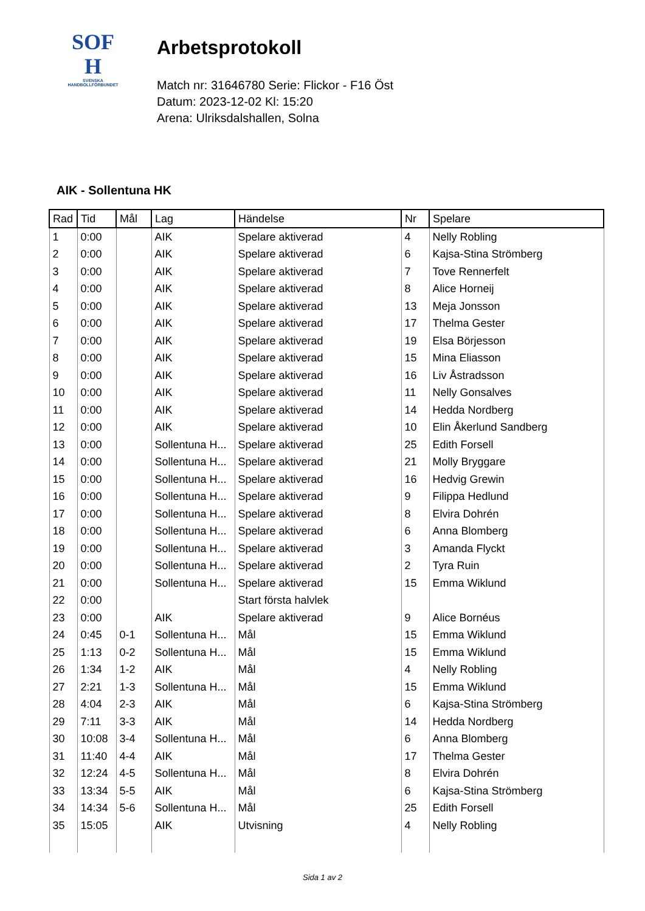SOF
H
SVENSKA
HANDBOLLFÖRBUNDET
Arbetsprotokoll
Match nr: 31646780 Serie: Flickor - F16 Öst
Datum: 2023-12-02 Kl: 15:20
Arena: Ulriksdalshallen, Solna
AIK - Sollentuna HK
| Rad | Tid | Mål | Lag | Händelse | Nr | Spelare |
| --- | --- | --- | --- | --- | --- | --- |
| 1 | 0:00 | | AIK | Spelare aktiverad | 4 | Nelly Robling |
| 2 | 0:00 | | AIK | Spelare aktiverad | 6 | Kajsa-Stina Strömberg |
| 3 | 0:00 | | AIK | Spelare aktiverad | 7 | Tove Rennerfelt |
| 4 | 0:00 | | AIK | Spelare aktiverad | 8 | Alice Horneij |
| 5 | 0:00 | | AIK | Spelare aktiverad | 13 | Meja Jonsson |
| 6 | 0:00 | | AIK | Spelare aktiverad | 17 | Thelma Gester |
| 7 | 0:00 | | AIK | Spelare aktiverad | 19 | Elsa Börjesson |
| 8 | 0:00 | | AIK | Spelare aktiverad | 15 | Mina Eliasson |
| 9 | 0:00 | | AIK | Spelare aktiverad | 16 | Liv Åstradsson |
| 10 | 0:00 | | AIK | Spelare aktiverad | 11 | Nelly Gonsalves |
| 11 | 0:00 | | AIK | Spelare aktiverad | 14 | Hedda Nordberg |
| 12 | 0:00 | | AIK | Spelare aktiverad | 10 | Elin Åkerlund Sandberg |
| 13 | 0:00 | | Sollentuna H... | Spelare aktiverad | 25 | Edith Forsell |
| 14 | 0:00 | | Sollentuna H... | Spelare aktiverad | 21 | Molly Bryggare |
| 15 | 0:00 | | Sollentuna H... | Spelare aktiverad | 16 | Hedvig Grewin |
| 16 | 0:00 | | Sollentuna H... | Spelare aktiverad | 9 | Filippa Hedlund |
| 17 | 0:00 | | Sollentuna H... | Spelare aktiverad | 8 | Elvira Dohrén |
| 18 | 0:00 | | Sollentuna H... | Spelare aktiverad | 6 | Anna Blomberg |
| 19 | 0:00 | | Sollentuna H... | Spelare aktiverad | 3 | Amanda Flyckt |
| 20 | 0:00 | | Sollentuna H... | Spelare aktiverad | 2 | Tyra Ruin |
| 21 | 0:00 | | Sollentuna H... | Spelare aktiverad | 15 | Emma Wiklund |
| 22 | 0:00 | | | Start första halvlek | | |
| 23 | 0:00 | | AIK | Spelare aktiverad | 9 | Alice Bornéus |
| 24 | 0:45 | 0-1 | Sollentuna H... | Mål | 15 | Emma Wiklund |
| 25 | 1:13 | 0-2 | Sollentuna H... | Mål | 15 | Emma Wiklund |
| 26 | 1:34 | 1-2 | AIK | Mål | 4 | Nelly Robling |
| 27 | 2:21 | 1-3 | Sollentuna H... | Mål | 15 | Emma Wiklund |
| 28 | 4:04 | 2-3 | AIK | Mål | 6 | Kajsa-Stina Strömberg |
| 29 | 7:11 | 3-3 | AIK | Mål | 14 | Hedda Nordberg |
| 30 | 10:08 | 3-4 | Sollentuna H... | Mål | 6 | Anna Blomberg |
| 31 | 11:40 | 4-4 | AIK | Mål | 17 | Thelma Gester |
| 32 | 12:24 | 4-5 | Sollentuna H... | Mål | 8 | Elvira Dohrén |
| 33 | 13:34 | 5-5 | AIK | Mål | 6 | Kajsa-Stina Strömberg |
| 34 | 14:34 | 5-6 | Sollentuna H... | Mål | 25 | Edith Forsell |
| 35 | 15:05 | | AIK | Utvisning | 4 | Nelly Robling |
Sida 1 av 2